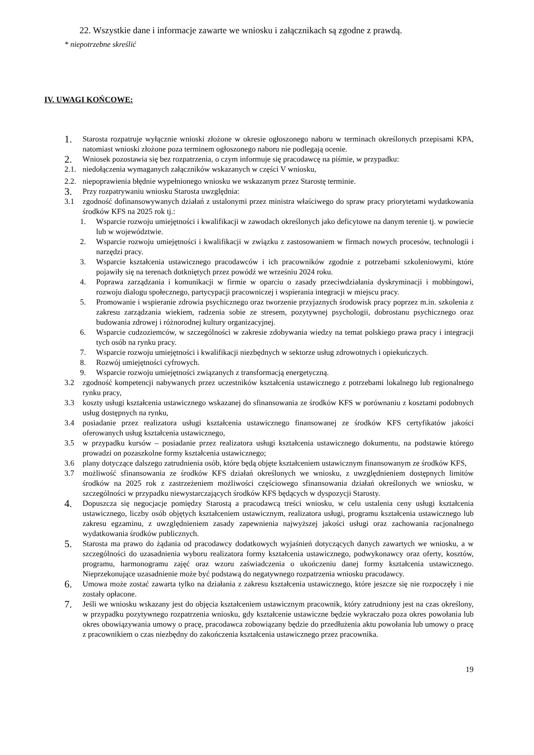22. Wszystkie dane i informacje zawarte we wniosku i załącznikach są zgodne z prawdą.
* niepotrzebne skreślić
IV. UWAGI KOŃCOWE:
1. Starosta rozpatruje wyłącznie wnioski złożone w okresie ogłoszonego naboru w terminach określonych przepisami KPA, natomiast wnioski złożone poza terminem ogłoszonego naboru nie podlegają ocenie.
2. Wniosek pozostawia się bez rozpatrzenia, o czym informuje się pracodawcę na piśmie, w przypadku:
2.1. niedołączenia wymaganych załączników wskazanych w części V wniosku,
2.2. niepoprawienia błędnie wypełnionego wniosku we wskazanym przez Starostę terminie.
3. Przy rozpatrywaniu wniosku Starosta uwzględnia:
3.1 zgodność dofinansowywanych działań z ustalonymi przez ministra właściwego do spraw pracy priorytetami wydatkowania środków KFS na 2025 rok tj.:
1. Wsparcie rozwoju umiejętności i kwalifikacji w zawodach określonych jako deficytowe na danym terenie tj. w powiecie lub w województwie.
2. Wsparcie rozwoju umiejętności i kwalifikacji w związku z zastosowaniem w firmach nowych procesów, technologii i narzędzi pracy.
3. Wsparcie kształcenia ustawicznego pracodawców i ich pracowników zgodnie z potrzebami szkoleniowymi, które pojawiły się na terenach dotkniętych przez powódź we wrześniu 2024 roku.
4. Poprawa zarządzania i komunikacji w firmie w oparciu o zasady przeciwdziałania dyskryminacji i mobbingowi, rozwoju dialogu społecznego, partycypacji pracowniczej i wspierania integracji w miejscu pracy.
5. Promowanie i wspieranie zdrowia psychicznego oraz tworzenie przyjaznych środowisk pracy poprzez m.in. szkolenia z zakresu zarządzania wiekiem, radzenia sobie ze stresem, pozytywnej psychologii, dobrostanu psychicznego oraz budowania zdrowej i różnorodnej kultury organizacyjnej.
6. Wsparcie cudzoziemców, w szczególności w zakresie zdobywania wiedzy na temat polskiego prawa pracy i integracji tych osób na rynku pracy.
7. Wsparcie rozwoju umiejętności i kwalifikacji niezbędnych w sektorze usług zdrowotnych i opiekuńczych.
8. Rozwój umiejętności cyfrowych.
9. Wsparcie rozwoju umiejętności związanych z transformacją energetyczną.
3.2 zgodność kompetencji nabywanych przez uczestników kształcenia ustawicznego z potrzebami lokalnego lub regionalnego rynku pracy,
3.3 koszty usługi kształcenia ustawicznego wskazanej do sfinansowania ze środków KFS w porównaniu z kosztami podobnych usług dostępnych na rynku,
3.4 posiadanie przez realizatora usługi kształcenia ustawicznego finansowanej ze środków KFS certyfikatów jakości oferowanych usług kształcenia ustawicznego,
3.5 w przypadku kursów – posiadanie przez realizatora usługi kształcenia ustawicznego dokumentu, na podstawie którego prowadzi on pozaszkolne formy kształcenia ustawicznego;
3.6 plany dotyczące dalszego zatrudnienia osób, które będą objęte kształceniem ustawicznym finansowanym ze środków KFS,
3.7 możliwość sfinansowania ze środków KFS działań określonych we wniosku, z uwzględnieniem dostępnych limitów środków na 2025 rok z zastrzeżeniem możliwości częściowego sfinansowania działań określonych we wniosku, w szczególności w przypadku niewystarczających środków KFS będących w dyspozycji Starosty.
4. Dopuszcza się negocjacje pomiędzy Starostą a pracodawcą treści wniosku, w celu ustalenia ceny usługi kształcenia ustawicznego, liczby osób objętych kształceniem ustawicznym, realizatora usługi, programu kształcenia ustawicznego lub zakresu egzaminu, z uwzględnieniem zasady zapewnienia najwyższej jakości usługi oraz zachowania racjonalnego wydatkowania środków publicznych.
5. Starosta ma prawo do żądania od pracodawcy dodatkowych wyjaśnień dotyczących danych zawartych we wniosku, a w szczególności do uzasadnienia wyboru realizatora formy kształcenia ustawicznego, podwykonawcy oraz oferty, kosztów, programu, harmonogramu zajęć oraz wzoru zaświadczenia o ukończeniu danej formy kształcenia ustawicznego. Nieprzekonujące uzasadnienie może być podstawą do negatywnego rozpatrzenia wniosku pracodawcy.
6. Umowa może zostać zawarta tylko na działania z zakresu kształcenia ustawicznego, które jeszcze się nie rozpoczęły i nie zostały opłacone.
7. Jeśli we wniosku wskazany jest do objęcia kształceniem ustawicznym pracownik, który zatrudniony jest na czas określony, w przypadku pozytywnego rozpatrzenia wniosku, gdy kształcenie ustawiczne będzie wykraczało poza okres powołania lub okres obowiązywania umowy o pracę, pracodawca zobowiązany będzie do przedłużenia aktu powołania lub umowy o pracę z pracownikiem o czas niezbędny do zakończenia kształcenia ustawicznego przez pracownika.
19